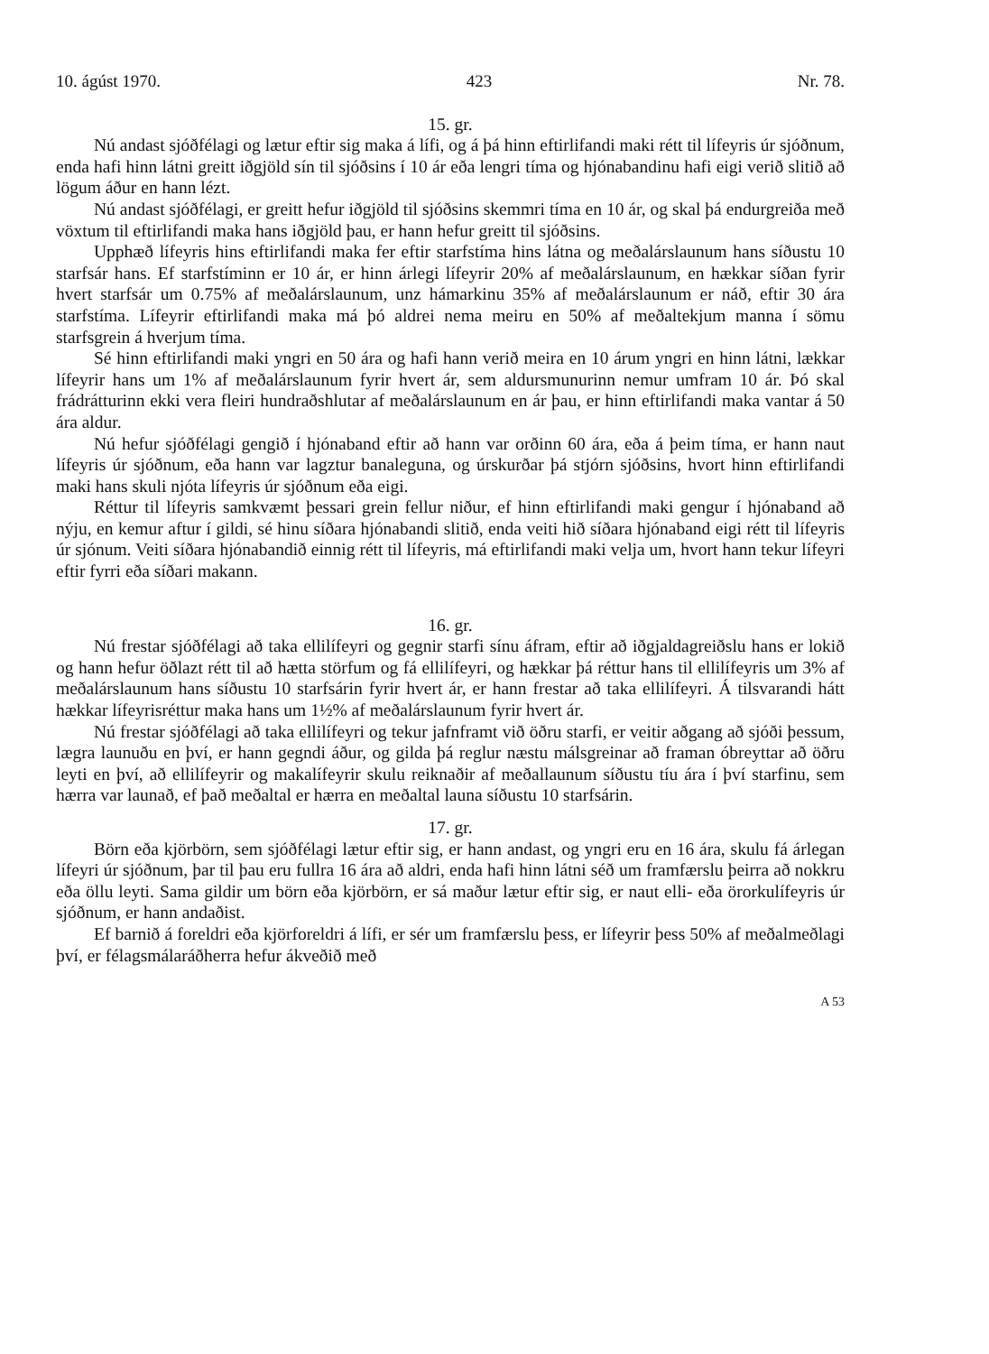10. ágúst 1970. 423 Nr. 78.
15. gr.
Nú andast sjóðfélagi og lætur eftir sig maka á lífi, og á þá hinn eftirlifandi maki rétt til lífeyris úr sjóðnum, enda hafi hinn látni greitt iðgjöld sín til sjóðsins í 10 ár eða lengri tíma og hjónabandinu hafi eigi verið slitið að lögum áður en hann lézt.
Nú andast sjóðfélagi, er greitt hefur iðgjöld til sjóðsins skemmri tíma en 10 ár, og skal þá endurgreiða með vöxtum til eftirlifandi maka hans iðgjöld þau, er hann hefur greitt til sjóðsins.
Upphæð lífeyris hins eftirlifandi maka fer eftir starfstíma hins látna og meðalárslaunum hans síðustu 10 starfsár hans. Ef starfstíminn er 10 ár, er hinn árlegi lífeyrir 20% af meðalárslaunum, en hækkar síðan fyrir hvert starfsár um 0.75% af meðalárslaunum, unz hámarkinu 35% af meðalárslaunum er náð, eftir 30 ára starfstíma. Lífeyrir eftirlifandi maka má þó aldrei nema meiru en 50% af meðaltekjum manna í sömu starfsgrein á hverjum tíma.
Sé hinn eftirlifandi maki yngri en 50 ára og hafi hann verið meira en 10 árum yngri en hinn látni, lækkar lífeyrir hans um 1% af meðalárslaunum fyrir hvert ár, sem aldursmunurinn nemur umfram 10 ár. Þó skal frádrátturinn ekki vera fleiri hundraðshlutar af meðalárslaunum en ár þau, er hinn eftirlifandi maka vantar á 50 ára aldur.
Nú hefur sjóðfélagi gengið í hjónaband eftir að hann var orðinn 60 ára, eða á þeim tíma, er hann naut lífeyris úr sjóðnum, eða hann var lagztur banaleguna, og úrskurðar þá stjórn sjóðsins, hvort hinn eftirlifandi maki hans skuli njóta lífeyris úr sjóðnum eða eigi.
Réttur til lífeyris samkvæmt þessari grein fellur niður, ef hinn eftirlifandi maki gengur í hjónaband að nýju, en kemur aftur í gildi, sé hinu síðara hjónabandi slitið, enda veiti hið síðara hjónaband eigi rétt til lífeyris úr sjónum. Veiti síðara hjónabandið einnig rétt til lífeyris, má eftirlifandi maki velja um, hvort hann tekur lífeyri eftir fyrri eða síðari makann.
16. gr.
Nú frestar sjóðfélagi að taka ellilífeyri og gegnir starfi sínu áfram, eftir að iðgjaldagreiðslu hans er lokið og hann hefur öðlazt rétt til að hætta störfum og fá ellilífeyri, og hækkar þá réttur hans til ellilífeyris um 3% af meðalárslaunum hans síðustu 10 starfsárin fyrir hvert ár, er hann frestar að taka ellilífeyri. Á tilsvarandi hátt hækkar lífeyrisréttur maka hans um 1½% af meðalárslaunum fyrir hvert ár.
Nú frestar sjóðfélagi að taka ellilífeyri og tekur jafnframt við öðru starfi, er veitir aðgang að sjóði þessum, lægra launuðu en því, er hann gegndi áður, og gilda þá reglur næstu málsgreinar að framan óbreyttar að öðru leyti en því, að ellilífeyrir og makalífeyrir skulu reiknaðir af meðallaunum síðustu tíu ára í því starfinu, sem hærra var launað, ef það meðaltal er hærra en meðaltal launa síðustu 10 starfsárin.
17. gr.
Börn eða kjörbörn, sem sjóðfélagi lætur eftir sig, er hann andast, og yngri eru en 16 ára, skulu fá árlegan lífeyri úr sjóðnum, þar til þau eru fullra 16 ára að aldri, enda hafi hinn látni séð um framfærslu þeirra að nokkru eða öllu leyti. Sama gildir um börn eða kjörbörn, er sá maður lætur eftir sig, er naut elli- eða örorkulífeyris úr sjóðnum, er hann andaðist.
Ef barnið á foreldri eða kjörforeldri á lífi, er sér um framfærslu þess, er lífeyrir þess 50% af meðalmeðlagi því, er félagsmálaráðherra hefur ákveðið með
A 53